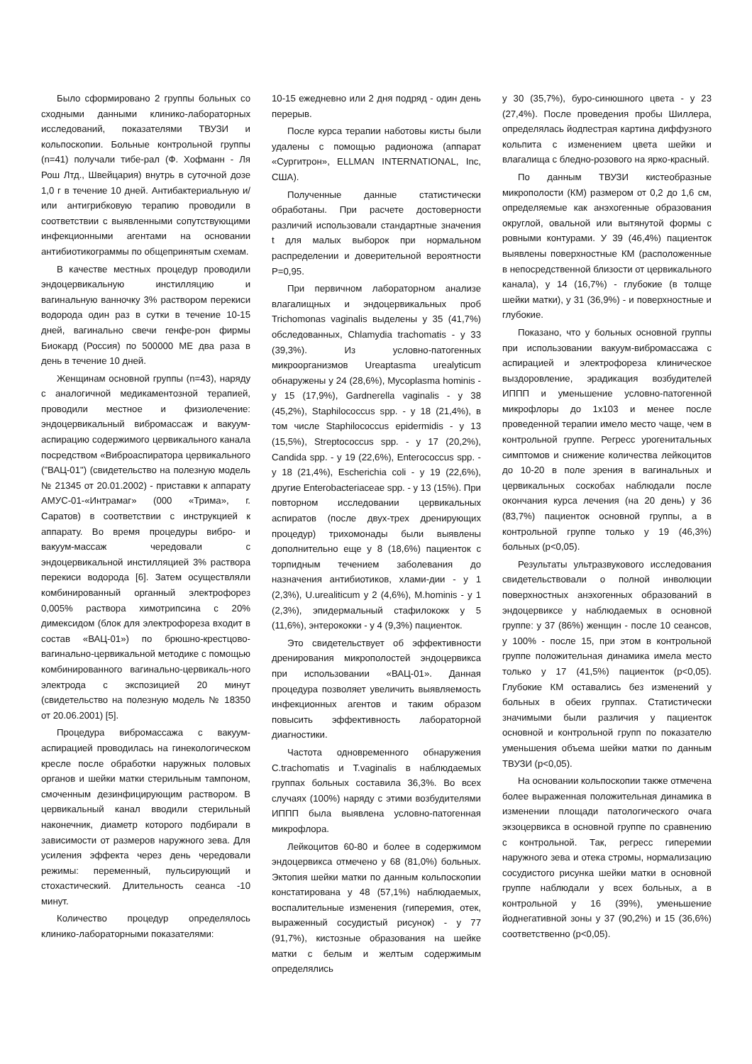Было сформировано 2 группы больных со сходными данными клинико-лабораторных исследований, показателями ТВУЗИ и кольпоскопии. Больные контрольной группы (n=41) получали тибе-рал (Ф. Хофманн - Ля Рош Лтд., Швейцария) внутрь в суточной дозе 1,0 г в течение 10 дней. Антибактериальную и/или антигрибковую терапию проводили в соответствии с выявленными сопутствующими инфекционными агентами на основании антибиотикограммы по общепринятым схемам.
В качестве местных процедур проводили эндоцервикальную инстилляцию и вагинальную ванночку 3% раствором перекиси водорода один раз в сутки в течение 10-15 дней, вагинально свечи генфе-рон фирмы Биокард (Россия) по 500000 МЕ два раза в день в течение 10 дней.
Женщинам основной группы (n=43), наряду с аналогичной медикаментозной терапией, проводили местное и физиолечение: эндоцервикальный вибромассаж и вакуум-аспирацию содержимого цервикального канала посредством «Виброаспиратора цервикального ("ВАЦ-01") (свидетельство на полезную модель № 21345 от 20.01.2002) - приставки к аппарату АМУС-01-«Интрамаг» (000 «Трима», г. Саратов) в соответствии с инструкцией к аппарату. Во время процедуры вибро- и вакуум-массаж чередовали с эндоцервикальной инстилляцией 3% раствора перекиси водорода [6]. Затем осуществляли комбинированный органный электрофорез 0,005% раствора химотрипсина с 20% димексидом (блок для электрофореза входит в состав «ВАЦ-01») по брюшно-крестцово-вагинально-цервикальной методике с помощью комбинированного вагинально-цервикаль-ного электрода с экспозицией 20 минут (свидетельство на полезную модель № 18350 от 20.06.2001) [5].
Процедура вибромассажа с вакуум-аспирацией проводилась на гинекологическом кресле после обработки наружных половых органов и шейки матки стерильным тампоном, смоченным дезинфицирующим раствором. В цервикальный канал вводили стерильный наконечник, диаметр которого подбирали в зависимости от размеров наружного зева. Для усиления эффекта через день чередовали режимы: переменный, пульсирующий и стохастический. Длительность сеанса -10 минут.
Количество процедур определялось клинико-лабораторными показателями:
10-15 ежедневно или 2 дня подряд - один день перерыв.
После курса терапии наботовы кисты были удалены с помощью радионожа (аппарат «Сургитрон», ELLMAN INTERNATIONAL, Inc, США).
Полученные данные статистически обработаны. При расчете достоверности различий использовали стандартные значения t для малых выборок при нормальном распределении и доверительной вероятности P=0,95.
При первичном лабораторном анализе влагалищных и эндоцервикальных проб Trichomonas vaginalis выделены у 35 (41,7%) обследованных, Chlamydia trachomatis - у 33 (39,3%). Из условно-патогенных микроорганизмов Ureaptasma urealyticum обнаружены у 24 (28,6%), Mycoplasma hominis - у 15 (17,9%), Gardnerella vaginalis - у 38 (45,2%), Staphilococcus spp. - у 18 (21,4%), в том числе Staphilococcus epidermidis - у 13 (15,5%), Streptococcus spp. - у 17 (20,2%), Candida spp. - у 19 (22,6%), Enterococcus spp. - у 18 (21,4%), Escherichia coli - у 19 (22,6%), другие Enterobacteriaceae spp. - у 13 (15%). При повторном исследовании цервикальных аспиратов (после двух-трех дренирующих процедур) трихомонады были выявлены дополнительно еще у 8 (18,6%) пациенток с торпидным течением заболевания до назначения антибиотиков, хлами-дии - у 1 (2,3%), U.urealiticum у 2 (4,6%), M.hominis - у 1 (2,3%), эпидермальный стафилококк у 5 (11,6%), энтерококки - у 4 (9,3%) пациенток.
Это свидетельствует об эффективности дренирования микрополостей эндоцервикса при использовании «ВАЦ-01». Данная процедура позволяет увеличить выявляемость инфекционных агентов и таким образом повысить эффективность лабораторной диагностики.
Частота одновременного обнаружения C.trachomatis и T.vaginalis в наблюдаемых группах больных составила 36,3%. Во всех случаях (100%) наряду с этими возбудителями ИППП была выявлена условно-патогенная микрофлора.
Лейкоцитов 60-80 и более в содержимом эндоцервикса отмечено у 68 (81,0%) больных. Эктопия шейки матки по данным кольпоскопии констатирована у 48 (57,1%) наблюдаемых, воспалительные изменения (гиперемия, отек, выраженный сосудистый рисунок) - у 77 (91,7%), кистозные образования на шейке матки с белым и желтым содержимым определялись
у 30 (35,7%), буро-синюшного цвета - у 23 (27,4%). После проведения пробы Шиллера, определялась йодпестрая картина диффузного кольпита с изменением цвета шейки и влагалища с бледно-розового на ярко-красный.
По данным ТВУЗИ кистеобразные микрополости (КМ) размером от 0,2 до 1,6 см, определяемые как анэхогенные образования округлой, овальной или вытянутой формы с ровными контурами. У 39 (46,4%) пациенток выявлены поверхностные КМ (расположенные в непосредственной близости от цервикального канала), у 14 (16,7%) - глубокие (в толще шейки матки), у 31 (36,9%) - и поверхностные и глубокие.
Показано, что у больных основной группы при использовании вакуум-вибромассажа с аспирацией и электрофореза клиническое выздоровление, эрадикация возбудителей ИППП и уменьшение условно-патогенной микрофлоры до 1х103 и менее после проведенной терапии имело место чаще, чем в контрольной группе. Регресс урогенитальных симптомов и снижение количества лейкоцитов до 10-20 в поле зрения в вагинальных и цервикальных соскобах наблюдали после окончания курса лечения (на 20 день) у 36 (83,7%) пациенток основной группы, а в контрольной группе только у 19 (46,3%) больных (p<0,05).
Результаты ультразвукового исследования свидетельствовали о полной инволюции поверхностных анэхогенных образований в эндоцервиксе у наблюдаемых в основной группе: у 37 (86%) женщин - после 10 сеансов, у 100% - после 15, при этом в контрольной группе положительная динамика имела место только у 17 (41,5%) пациенток (p<0,05). Глубокие КМ оставались без изменений у больных в обеих группах. Статистически значимыми были различия у пациенток основной и контрольной групп по показателю уменьшения объема шейки матки по данным ТВУЗИ (p<0,05).
На основании кольпоскопии также отмечена более выраженная положительная динамика в изменении площади патологического очага экзоцервикса в основной группе по сравнению с контрольной. Так, регресс гиперемии наружного зева и отека стромы, нормализацию сосудистого рисунка шейки матки в основной группе наблюдали у всех больных, а в контрольной у 16 (39%), уменьшение йоднегативной зоны у 37 (90,2%) и 15 (36,6%) соответственно (p<0,05).